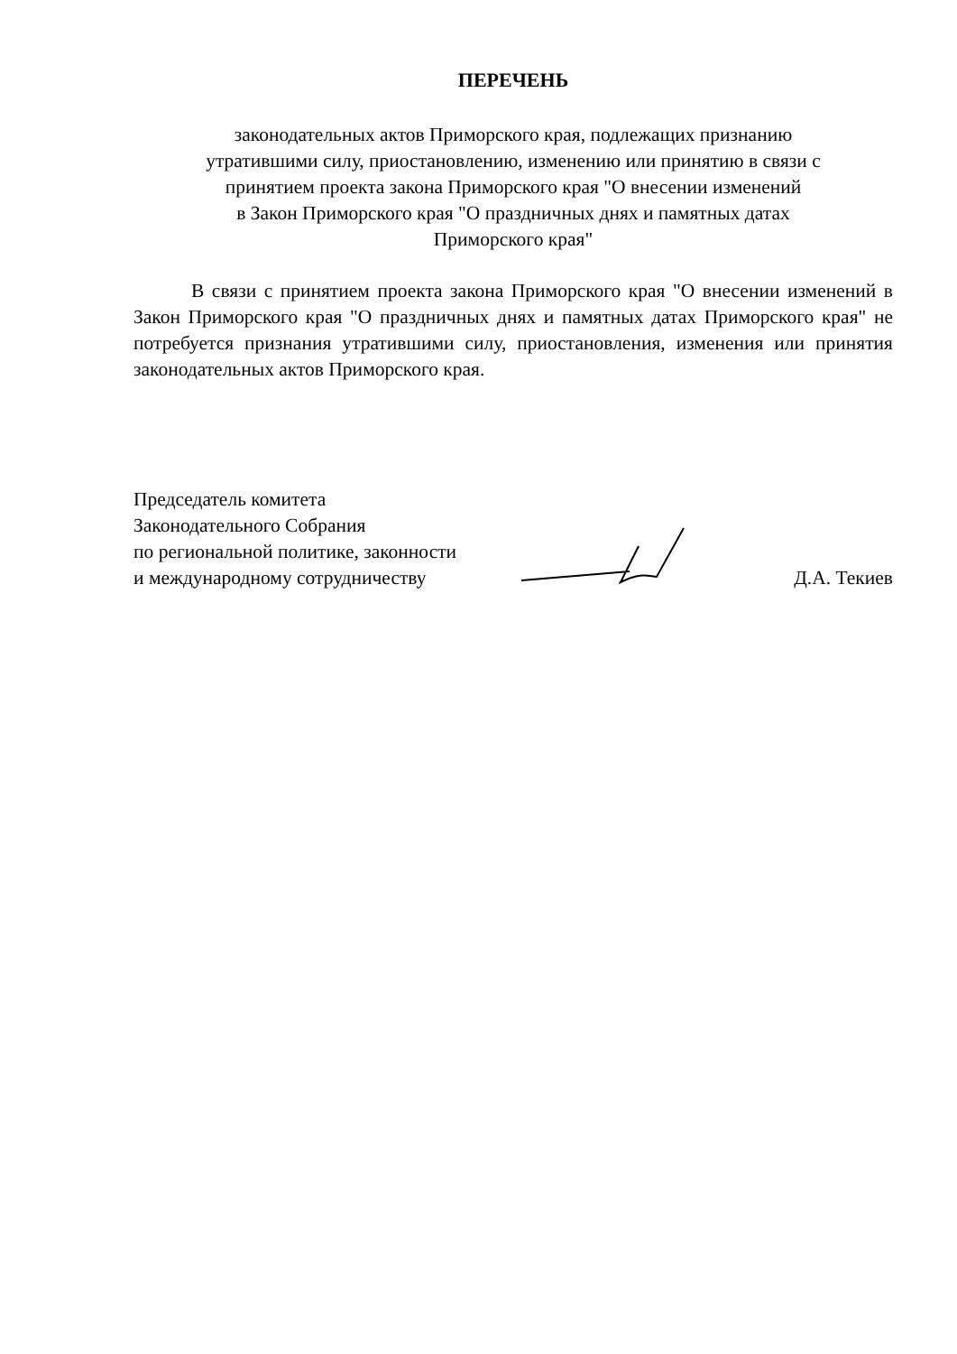ПЕРЕЧЕНЬ
законодательных актов Приморского края, подлежащих признанию
утратившими силу, приостановлению, изменению или принятию в связи с
принятием проекта закона Приморского края "О внесении изменений
в Закон Приморского края "О праздничных днях и памятных датах
Приморского края"
В связи с принятием проекта закона Приморского края "О внесении изменений в Закон Приморского края "О праздничных днях и памятных датах Приморского края" не потребуется признания утратившими силу, приостановления, изменения или принятия законодательных актов Приморского края.
Председатель комитета
Законодательного Собрания
по региональной политике, законности
и международному сотрудничеству
Д.А. Текиев